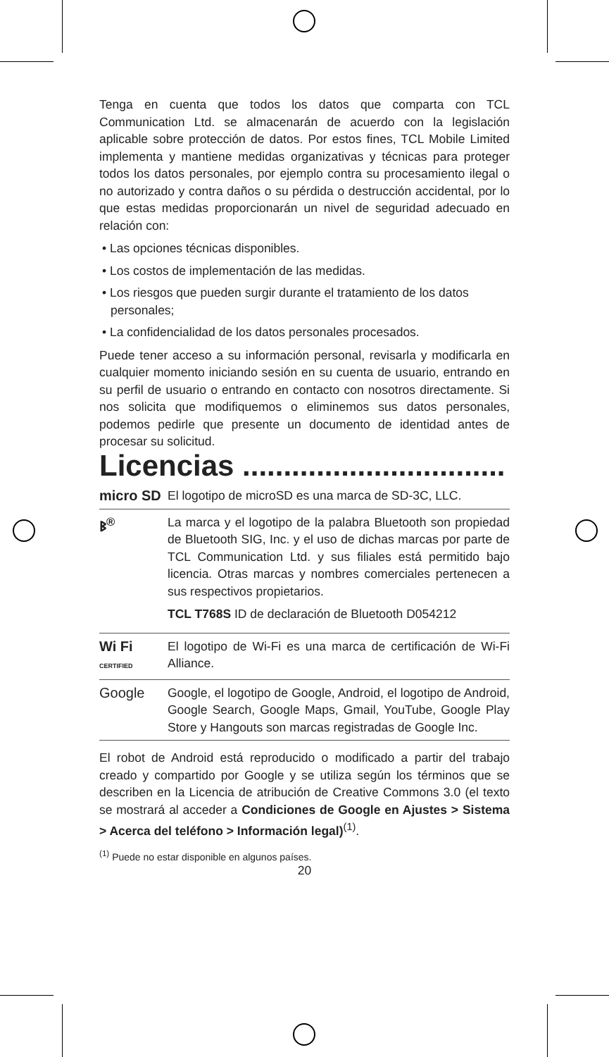Tenga en cuenta que todos los datos que comparta con TCL Communication Ltd. se almacenarán de acuerdo con la legislación aplicable sobre protección de datos. Por estos fines, TCL Mobile Limited implementa y mantiene medidas organizativas y técnicas para proteger todos los datos personales, por ejemplo contra su procesamiento ilegal o no autorizado y contra daños o su pérdida o destrucción accidental, por lo que estas medidas proporcionarán un nivel de seguridad adecuado en relación con:
• Las opciones técnicas disponibles.
• Los costos de implementación de las medidas.
• Los riesgos que pueden surgir durante el tratamiento de los datos personales;
• La confidencialidad de los datos personales procesados.
Puede tener acceso a su información personal, revisarla y modificarla en cualquier momento iniciando sesión en su cuenta de usuario, entrando en su perfil de usuario o entrando en contacto con nosotros directamente. Si nos solicita que modifiquemos o eliminemos sus datos personales, podemos pedirle que presente un documento de identidad antes de procesar su solicitud.
Licencias ................................
micro SD El logotipo de microSD es una marca de SD-3C, LLC.
ᛒ<sup>®</sup> La marca y el logotipo de la palabra Bluetooth son propiedad de Bluetooth SIG, Inc. y el uso de dichas marcas por parte de TCL Communication Ltd. y sus filiales está permitido bajo licencia. Otras marcas y nombres comerciales pertenecen a sus respectivos propietarios.
TCL T768S ID de declaración de Bluetooth D054212
Wi Fi
CERTIFIED
El logotipo de Wi-Fi es una marca de certificación de Wi-Fi Alliance.
Google Google, el logotipo de Google, Android, el logotipo de Android, Google Search, Google Maps, Gmail, YouTube, Google Play Store y Hangouts son marcas registradas de Google Inc.
El robot de Android está reproducido o modificado a partir del trabajo creado y compartido por Google y se utiliza según los términos que se describen en la Licencia de atribución de Creative Commons 3.0 (el texto se mostrará al acceder a Condiciones de Google en Ajustes > Sistema > Acerca del teléfono > Información legal)<sup>(1)</sup>.
<sup>(1)</sup> Puede no estar disponible en algunos países.
20